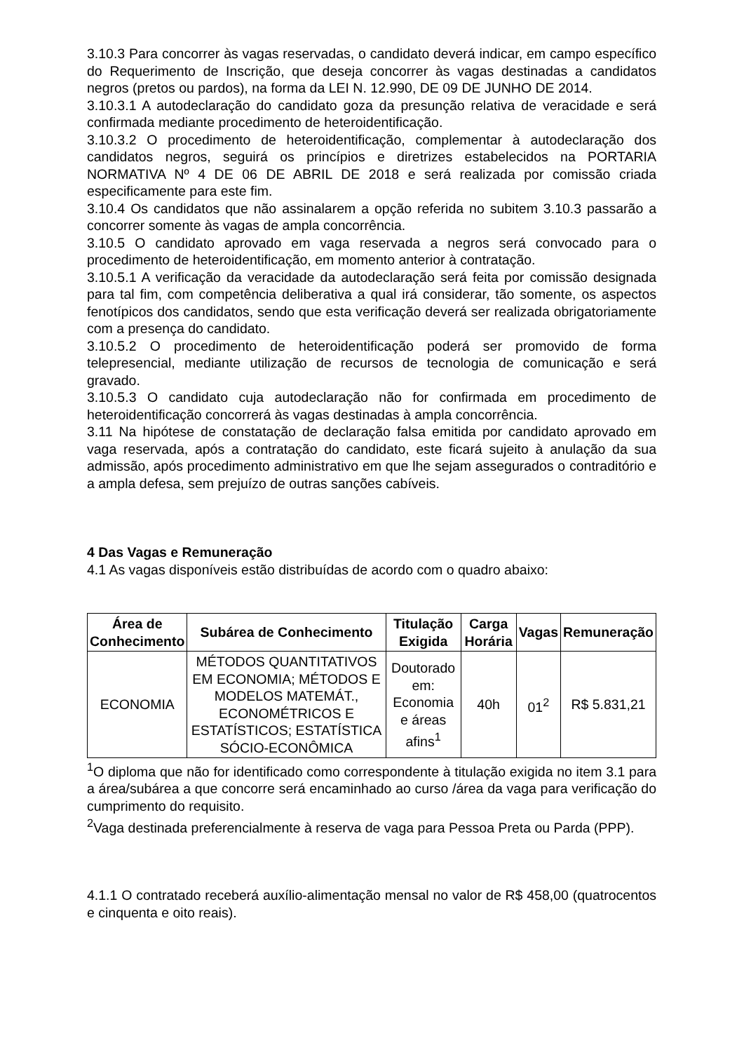3.10.3 Para concorrer às vagas reservadas, o candidato deverá indicar, em campo específico do Requerimento de Inscrição, que deseja concorrer às vagas destinadas a candidatos negros (pretos ou pardos), na forma da LEI N. 12.990, DE 09 DE JUNHO DE 2014.
3.10.3.1 A autodeclaração do candidato goza da presunção relativa de veracidade e será confirmada mediante procedimento de heteroidentificação.
3.10.3.2 O procedimento de heteroidentificação, complementar à autodeclaração dos candidatos negros, seguirá os princípios e diretrizes estabelecidos na PORTARIA NORMATIVA Nº 4 DE 06 DE ABRIL DE 2018 e será realizada por comissão criada especificamente para este fim.
3.10.4 Os candidatos que não assinalarem a opção referida no subitem 3.10.3 passarão a concorrer somente às vagas de ampla concorrência.
3.10.5 O candidato aprovado em vaga reservada a negros será convocado para o procedimento de heteroidentificação, em momento anterior à contratação.
3.10.5.1 A verificação da veracidade da autodeclaração será feita por comissão designada para tal fim, com competência deliberativa a qual irá considerar, tão somente, os aspectos fenotípicos dos candidatos, sendo que esta verificação deverá ser realizada obrigatoriamente com a presença do candidato.
3.10.5.2 O procedimento de heteroidentificação poderá ser promovido de forma telepresencial, mediante utilização de recursos de tecnologia de comunicação e será gravado.
3.10.5.3 O candidato cuja autodeclaração não for confirmada em procedimento de heteroidentificação concorrerá às vagas destinadas à ampla concorrência.
3.11 Na hipótese de constatação de declaração falsa emitida por candidato aprovado em vaga reservada, após a contratação do candidato, este ficará sujeito à anulação da sua admissão, após procedimento administrativo em que lhe sejam assegurados o contraditório e a ampla defesa, sem prejuízo de outras sanções cabíveis.
4 Das Vagas e Remuneração
4.1 As vagas disponíveis estão distribuídas de acordo com o quadro abaixo:
| Área de Conhecimento | Subárea de Conhecimento | Titulação Exigida | Carga Horária | Vagas | Remuneração |
| --- | --- | --- | --- | --- | --- |
| ECONOMIA | MÉTODOS QUANTITATIVOS EM ECONOMIA; MÉTODOS E MODELOS MATEMÁT., ECONOMÉTRICOS E ESTATÍSTICOS; ESTATÍSTICA SÓCIO-ECONÔMICA | Doutorado em: Economia e áreas afins<sup>1</sup> | 40h | 01<sup>2</sup> | R$ 5.831,21 |
<sup>1</sup> O diploma que não for identificado como correspondente à titulação exigida no item 3.1 para a área/subárea a que concorre será encaminhado ao curso /área da vaga para verificação do cumprimento do requisito.
<sup>2</sup> Vaga destinada preferencialmente à reserva de vaga para Pessoa Preta ou Parda (PPP).
4.1.1 O contratado receberá auxílio-alimentação mensal no valor de R$ 458,00 (quatrocentos e cinquenta e oito reais).